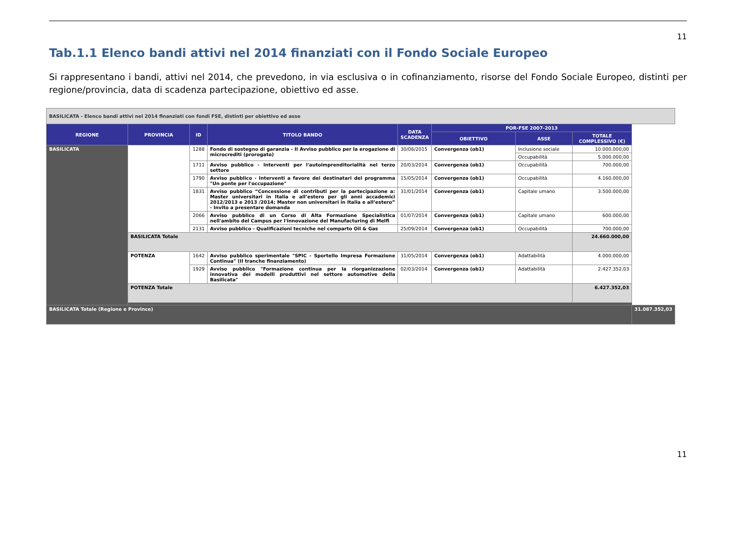11
Tab.1.1 Elenco bandi attivi nel 2014 finanziati con il Fondo Sociale Europeo
Si rappresentano i bandi, attivi nel 2014, che prevedono, in via esclusiva o in cofinanziamento, risorse del Fondo Sociale Europeo, distinti per regione/provincia, data di scadenza partecipazione, obiettivo ed asse.
| BASILICATA - Elenco bandi attivi nel 2014 finanziati con fondi FSE, distinti per obiettivo ed asse | | | | | | | | |
| REGIONE | PROVINCIA | ID | TITOLO BANDO | DATA SCADENZA | POR-FSE 2007-2013 | | | |
| | | | | | OBIETTIVO | ASSE | TOTALE COMPLESSIVO (€) | |
| BASILICATA | | 1288 | Fondo di sostegno di garanzia - II Avviso pubblico per la erogazione di microcrediti (prorogato) | 30/06/2015 | Convergenza (ob1) | Inclusione sociale | 10.000.000,00 | |
| | | | | | | Occupabilità | 5.000.000,00 | |
| | | 1711 | Avviso pubblico - Interventi per l'autoimprenditorialità nel terzo settore | 20/03/2014 | Convergenza (ob1) | Occupabilità | 700.000,00 | |
| | | 1790 | Avviso pubblico - Interventi a favore dei destinatari del programma "Un ponte per l'occupazione" | 15/05/2014 | Convergenza (ob1) | Occupabilità | 4.160.000,00 | |
| | | 1831 | Avviso pubblico “Concessione di contributi per la partecipazione a: Master universitari in Italia e all’estero per gli anni accademici 2012/2013 e 2013 /2014; Master non universitari in Italia e all’estero” - Invito a presentare domanda | 31/01/2014 | Convergenza (ob1) | Capitale umano | 3.500.000,00 | |
| | | 2066 | Avviso pubblico di un Corso di Alta Formazione Specialistica nell'ambito del Campus per l'innovazione del Manufacturing di Melfi | 01/07/2014 | Convergenza (ob1) | Capitale umano | 600.000,00 | |
| | | 2131 | Avviso pubblico - Qualificazioni tecniche nel comparto Oil & Gas | 25/09/2014 | Convergenza (ob1) | Occupabilità | 700.000,00 | |
| | BASILICATA Totale | | | | | | 24.660.000,00 | |
| | POTENZA | 1642 | Avviso pubblico sperimentale "SPIC - Sportello Impresa Formazione Continua" (II tranche finanziamento) | 31/05/2014 | Convergenza (ob1) | Adattabilità | 4.000.000,00 | |
| | | 1929 | Avviso pubblico "Formazione continua per la riorganizzazione innovativa dei modelli produttivi nel settore automotive della Basilicata" | 02/03/2014 | Convergenza (ob1) | Adattabilità | 2.427.352,03 | |
| | POTENZA Totale | | | | | | 6.427.352,03 | |
| BASILICATA Totale (Regione e Province) | | | | | | | | 31.087.352,03 |
11